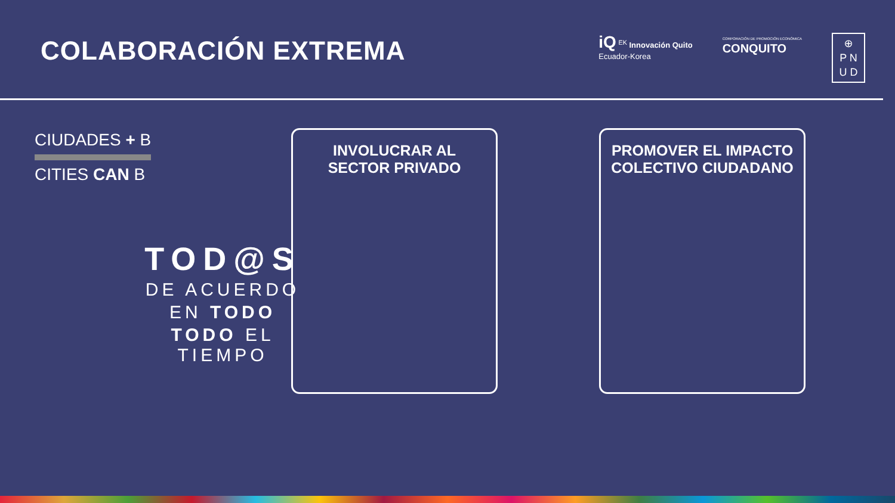COLABORACIÓN EXTREMA
iQ <sup>EK</sup> Innovación Quito
Ecuador-Korea
CORPORACIÓN DE PROMOCIÓN ECONÓMICA
CONQUITO
⊕
P N
U D
CIUDADES + B
CITIES CAN B
TOD@S
DE ACUERDO
EN TODO
TODO EL TIEMPO
INVOLUCRAR AL
SECTOR PRIVADO
PROMOVER EL IMPACTO
COLECTIVO CIUDADANO